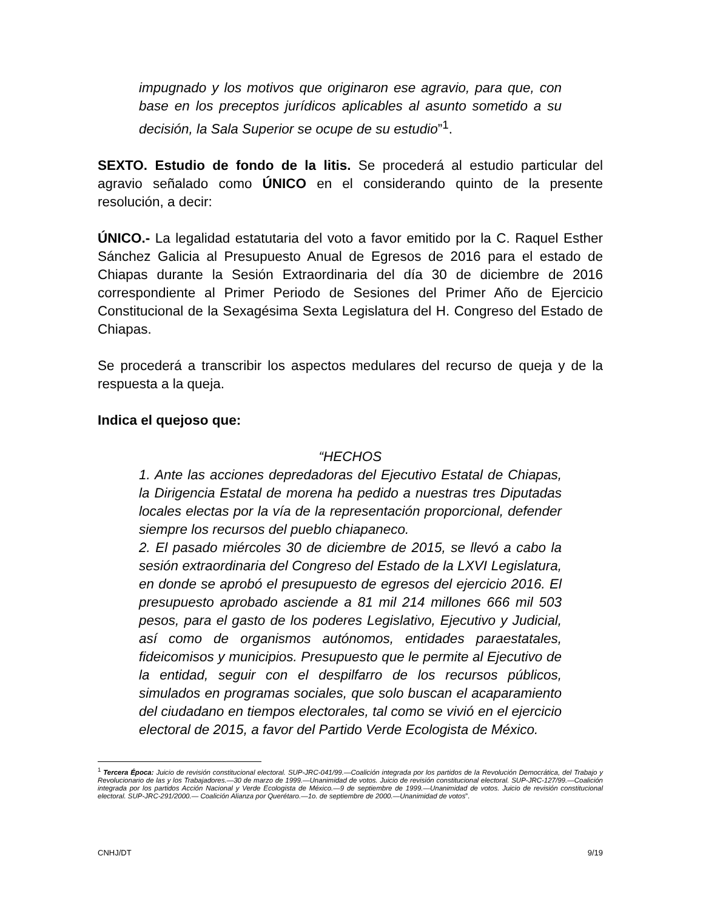impugnado y los motivos que originaron ese agravio, para que, con base en los preceptos jurídicos aplicables al asunto sometido a su decisión, la Sala Superior se ocupe de su estudio”<sup>1</sup>.
SEXTO. Estudio de fondo de la litis. Se procederá al estudio particular del agravio señalado como ÚNICO en el considerando quinto de la presente resolución, a decir:
ÚNICO.- La legalidad estatutaria del voto a favor emitido por la C. Raquel Esther Sánchez Galicia al Presupuesto Anual de Egresos de 2016 para el estado de Chiapas durante la Sesión Extraordinaria del día 30 de diciembre de 2016 correspondiente al Primer Periodo de Sesiones del Primer Año de Ejercicio Constitucional de la Sexagésima Sexta Legislatura del H. Congreso del Estado de Chiapas.
Se procederá a transcribir los aspectos medulares del recurso de queja y de la respuesta a la queja.
Indica el quejoso que:
“HECHOS
1. Ante las acciones depredadoras del Ejecutivo Estatal de Chiapas, la Dirigencia Estatal de morena ha pedido a nuestras tres Diputadas locales electas por la vía de la representación proporcional, defender siempre los recursos del pueblo chiapaneco.
2. El pasado miércoles 30 de diciembre de 2015, se llevó a cabo la sesión extraordinaria del Congreso del Estado de la LXVI Legislatura, en donde se aprobó el presupuesto de egresos del ejercicio 2016. El presupuesto aprobado asciende a 81 mil 214 millones 666 mil 503 pesos, para el gasto de los poderes Legislativo, Ejecutivo y Judicial, así como de organismos autónomos, entidades paraestatales, fideicomisos y municipios. Presupuesto que le permite al Ejecutivo de la entidad, seguir con el despilfarro de los recursos públicos, simulados en programas sociales, que solo buscan el acaparamiento del ciudadano en tiempos electorales, tal como se vivió en el ejercicio electoral de 2015, a favor del Partido Verde Ecologista de México.
<sup>1</sup> Tercera Época: Juicio de revisión constitucional electoral. SUP-JRC-041/99.—Coalición integrada por los partidos de la Revolución Democrática, del Trabajo y Revolucionario de las y los Trabajadores.—30 de marzo de 1999.—Unanimidad de votos. Juicio de revisión constitucional electoral. SUP-JRC-127/99.—Coalición integrada por los partidos Acción Nacional y Verde Ecologista de México.—9 de septiembre de 1999.—Unanimidad de votos. Juicio de revisión constitucional electoral. SUP-JRC-291/2000.— Coalición Alianza por Querétaro.—1o. de septiembre de 2000.—Unanimidad de votos”.
CNHJ/DT 9/19